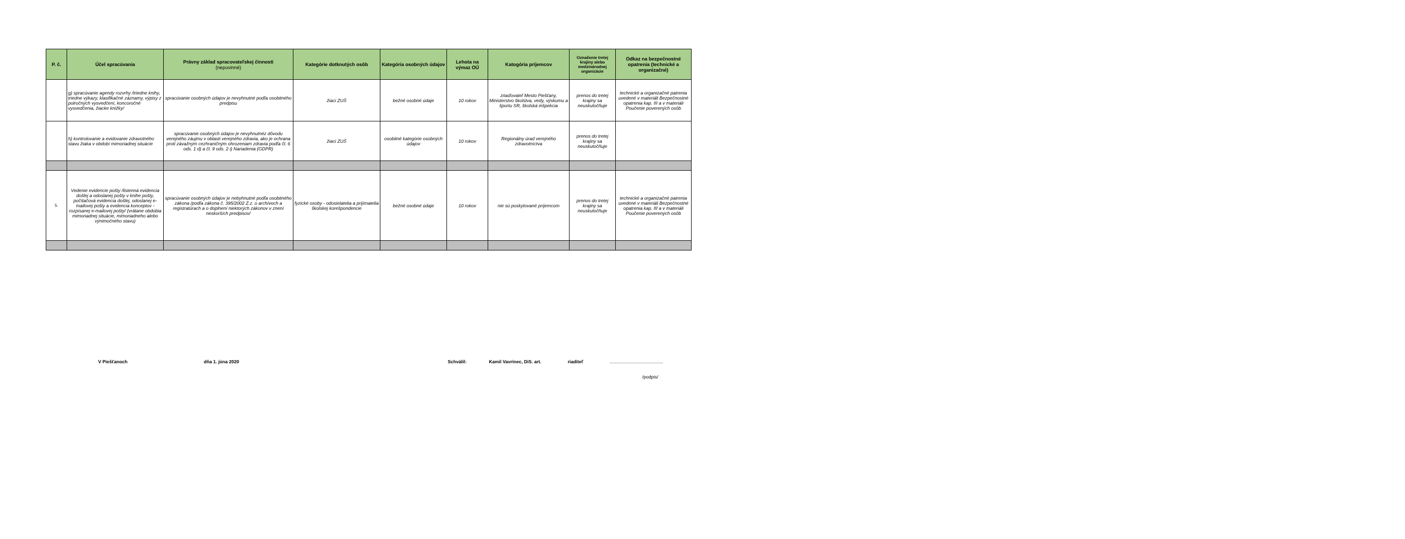| P. č. | Účel spracúvania | Právny základ spracovateľskej činnosti (nepovinné) | Kategórie dotknutých osôb | Kategória osobných údajov | Lehota na výmaz OÚ | Katogória príjemcov | Označenie tretej krajiny alebo medzinárodnej organizácie | Odkaz na bezpečnostné opatrenia (technické a organizačné) |
| --- | --- | --- | --- | --- | --- | --- | --- | --- |
| | g) spracúvanie agendy rozvrhy /triedne knihy, triedne výkazy, klasifikačné záznamy, výpisy z polročných vysvedčení, koncoročné vysvedčenia, žiacke knižky/ | spracúvanie osobných údajov je nevyhnutné podľa osobitného predpisu | žiaci ZUŠ | bežné osobné údaje | 10 rokov | zriaďovateľ Mesto Piešťany, Ministerstvo školstva, vedy, výskumu a športu SR, školská inšpekcia | prenos do tretej krajiny sa neuskutočňuje | technické a organizačné patrenia uvedené v materiáli Bezpečnostné opatrenia kap. III a v materiáli Poučenie poverených osôb |
| | h) kontrolovanie a evidovanie zdravotného stavu žiaka v období mimoriadnej situácie | spracúvanie osobných údajov je nevyhnutnéz dôvodu verejného záujmu v oblasti verejného zdravia, ako je ochrana proti závažným cezhraničným ohrozeniam zdravia podľa čl. 6 ods. 1 d) a čl. 9 ods. 2 i) Nariadenia (GDPR) | žiaci ZUŠ | osobitné kategórie osobných údajov | 10 rokov | Regionálny úrad verejného zdravotníctva | prenos do tretej krajiny sa neuskutočňuje | |
| 5. | Vedenie evidencie pošty /listenná evidencia došlej a odoslanej pošty v knihe pošty, počítačová evidencia došlej, odoslanej e-mailovej pošty a evidencia konceptov - rozpísanej e-mailovej pošty/ (vrátane obdobia mimoriadnej situácie, mimoriadneho alebo výnimočného stavu) | spracúvanie osobných údajov je nebyhnutné podľa osobitného zákona /podľa zákona č. 395/2002 Z.z. o archívoch a registratúrach a o doplnení niektorých zákonov v znení neskorších predpisov/ | fyzické osoby - odosielatelia a prijímatelia školskej korešpondencie | bežné osobné údaje | 10 rokov | nie sú poskytované príjemcom | prenos do tretej krajiny sa neuskutočňuje | technické a organizačné patrenia uvedené v materiáli Bezpečnostné opatrenia kap. III a v materiáli Poučenie poverených osôb |
V Piešťanoch dňa 1. júna 2020 Schválil: Kamil Vavrinec, DiS. art. riaditeľ..........................................
/podpis/